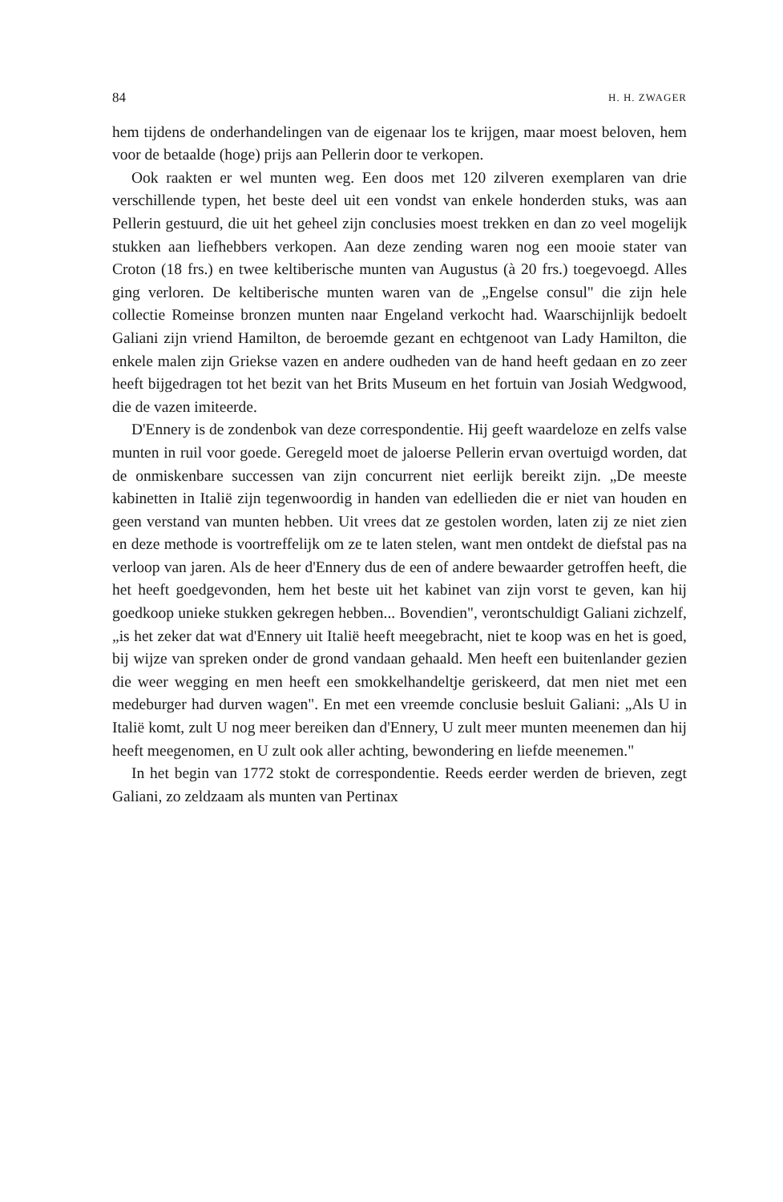84 H. H. ZWAGER
hem tijdens de onderhandelingen van de eigenaar los te krijgen, maar moest beloven, hem voor de betaalde (hoge) prijs aan Pellerin door te verkopen.
Ook raakten er wel munten weg. Een doos met 120 zilveren exemplaren van drie verschillende typen, het beste deel uit een vondst van enkele honderden stuks, was aan Pellerin gestuurd, die uit het geheel zijn conclusies moest trekken en dan zo veel mogelijk stukken aan liefhebbers verkopen. Aan deze zending waren nog een mooie stater van Croton (18 frs.) en twee keltiberische munten van Augustus (à 20 frs.) toegevoegd. Alles ging verloren. De keltiberische munten waren van de „Engelse consul" die zijn hele collectie Romeinse bronzen munten naar Engeland verkocht had. Waarschijnlijk bedoelt Galiani zijn vriend Hamilton, de beroemde gezant en echtgenoot van Lady Hamilton, die enkele malen zijn Griekse vazen en andere oudheden van de hand heeft gedaan en zo zeer heeft bijgedragen tot het bezit van het Brits Museum en het fortuin van Josiah Wedgwood, die de vazen imiteerde.
D'Ennery is de zondenbok van deze correspondentie. Hij geeft waardeloze en zelfs valse munten in ruil voor goede. Geregeld moet de jaloerse Pellerin ervan overtuigd worden, dat de onmiskenbare successen van zijn concurrent niet eerlijk bereikt zijn. „De meeste kabinetten in Italië zijn tegenwoordig in handen van edellieden die er niet van houden en geen verstand van munten hebben. Uit vrees dat ze gestolen worden, laten zij ze niet zien en deze methode is voortreffelijk om ze te laten stelen, want men ontdekt de diefstal pas na verloop van jaren. Als de heer d'Ennery dus de een of andere bewaarder getroffen heeft, die het heeft goedgevonden, hem het beste uit het kabinet van zijn vorst te geven, kan hij goedkoop unieke stukken gekregen hebben... Bovendien", verontschuldigt Galiani zichzelf, „is het zeker dat wat d'Ennery uit Italië heeft meegebracht, niet te koop was en het is goed, bij wijze van spreken onder de grond vandaan gehaald. Men heeft een buitenlander gezien die weer wegging en men heeft een smokkelhandeltje geriskeerd, dat men niet met een medeburger had durven wagen". En met een vreemde conclusie besluit Galiani: „Als U in Italië komt, zult U nog meer bereiken dan d'Ennery, U zult meer munten meenemen dan hij heeft meegenomen, en U zult ook aller achting, bewondering en liefde meenemen."
In het begin van 1772 stokt de correspondentie. Reeds eerder werden de brieven, zegt Galiani, zo zeldzaam als munten van Pertinax